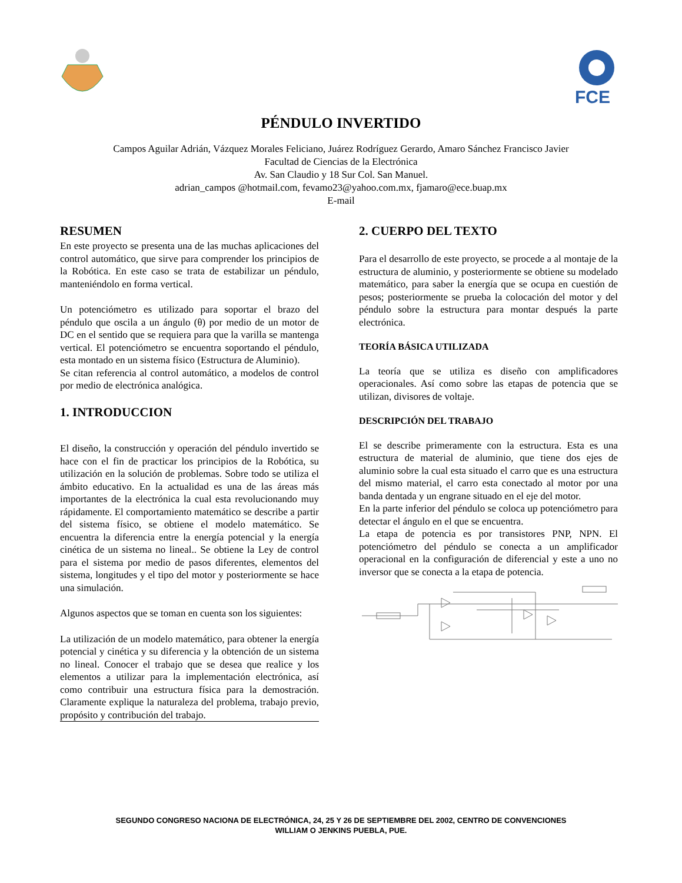FCE
PÉNDULO INVERTIDO
Campos Aguilar Adrián, Vázquez Morales Feliciano, Juárez Rodríguez Gerardo, Amaro Sánchez Francisco Javier
Facultad de Ciencias de la Electrónica
Av. San Claudio y 18 Sur Col. San Manuel.
adrian_campos @hotmail.com, fevamo23@yahoo.com.mx, fjamaro@ece.buap.mx
E-mail
RESUMEN
En este proyecto se presenta una de las muchas aplicaciones del control automático, que sirve para comprender los principios de la Robótica. En este caso se trata de estabilizar un péndulo, manteniéndolo en forma vertical.
Un potenciómetro es utilizado para soportar el brazo del péndulo que oscila a un ángulo (θ) por medio de un motor de DC en el sentido que se requiera para que la varilla se mantenga vertical. El potenciómetro se encuentra soportando el péndulo, esta montado en un sistema físico (Estructura de Aluminio).
Se citan referencia al control automático, a modelos de control por medio de electrónica analógica.
1. INTRODUCCION
El diseño, la construcción y operación del péndulo invertido se hace con el fin de practicar los principios de la Robótica, su utilización en la solución de problemas. Sobre todo se utiliza el ámbito educativo. En la actualidad es una de las áreas más importantes de la electrónica la cual esta revolucionando muy rápidamente. El comportamiento matemático se describe a partir del sistema físico, se obtiene el modelo matemático. Se encuentra la diferencia entre la energía potencial y la energía cinética de un sistema no lineal.. Se obtiene la Ley de control para el sistema por medio de pasos diferentes, elementos del sistema, longitudes y el tipo del motor y posteriormente se hace una simulación.
Algunos aspectos que se toman en cuenta son los siguientes:
La utilización de un modelo matemático, para obtener la energía potencial y cinética y su diferencia y la obtención de un sistema no lineal. Conocer el trabajo que se desea que realice y los elementos a utilizar para la implementación electrónica, así como contribuir una estructura física para la demostración. Claramente explique la naturaleza del problema, trabajo previo, propósito y contribución del trabajo.
2. CUERPO DEL TEXTO
Para el desarrollo de este proyecto, se procede a al montaje de la estructura de aluminio, y posteriormente se obtiene su modelado matemático, para saber la energía que se ocupa en cuestión de pesos; posteriormente se prueba la colocación del motor y del péndulo sobre la estructura para montar después la parte electrónica.
TEORÍA BÁSICA UTILIZADA
La teoría que se utiliza es diseño con amplificadores operacionales. Así como sobre las etapas de potencia que se utilizan, divisores de voltaje.
DESCRIPCIÓN DEL TRABAJO
El se describe primeramente con la estructura. Esta es una estructura de material de aluminio, que tiene dos ejes de aluminio sobre la cual esta situado el carro que es una estructura del mismo material, el carro esta conectado al motor por una banda dentada y un engrane situado en el eje del motor.
En la parte inferior del péndulo se coloca up potenciómetro para detectar el ángulo en el que se encuentra.
La etapa de potencia es por transistores PNP, NPN. El potenciómetro del péndulo se conecta a un amplificador operacional en la configuración de diferencial y este a uno no inversor que se conecta a la etapa de potencia.
SEGUNDO CONGRESO NACIONA DE ELECTRÓNICA, 24, 25 Y 26 DE SEPTIEMBRE DEL 2002, CENTRO DE CONVENCIONES
WILLIAM O JENKINS PUEBLA, PUE.